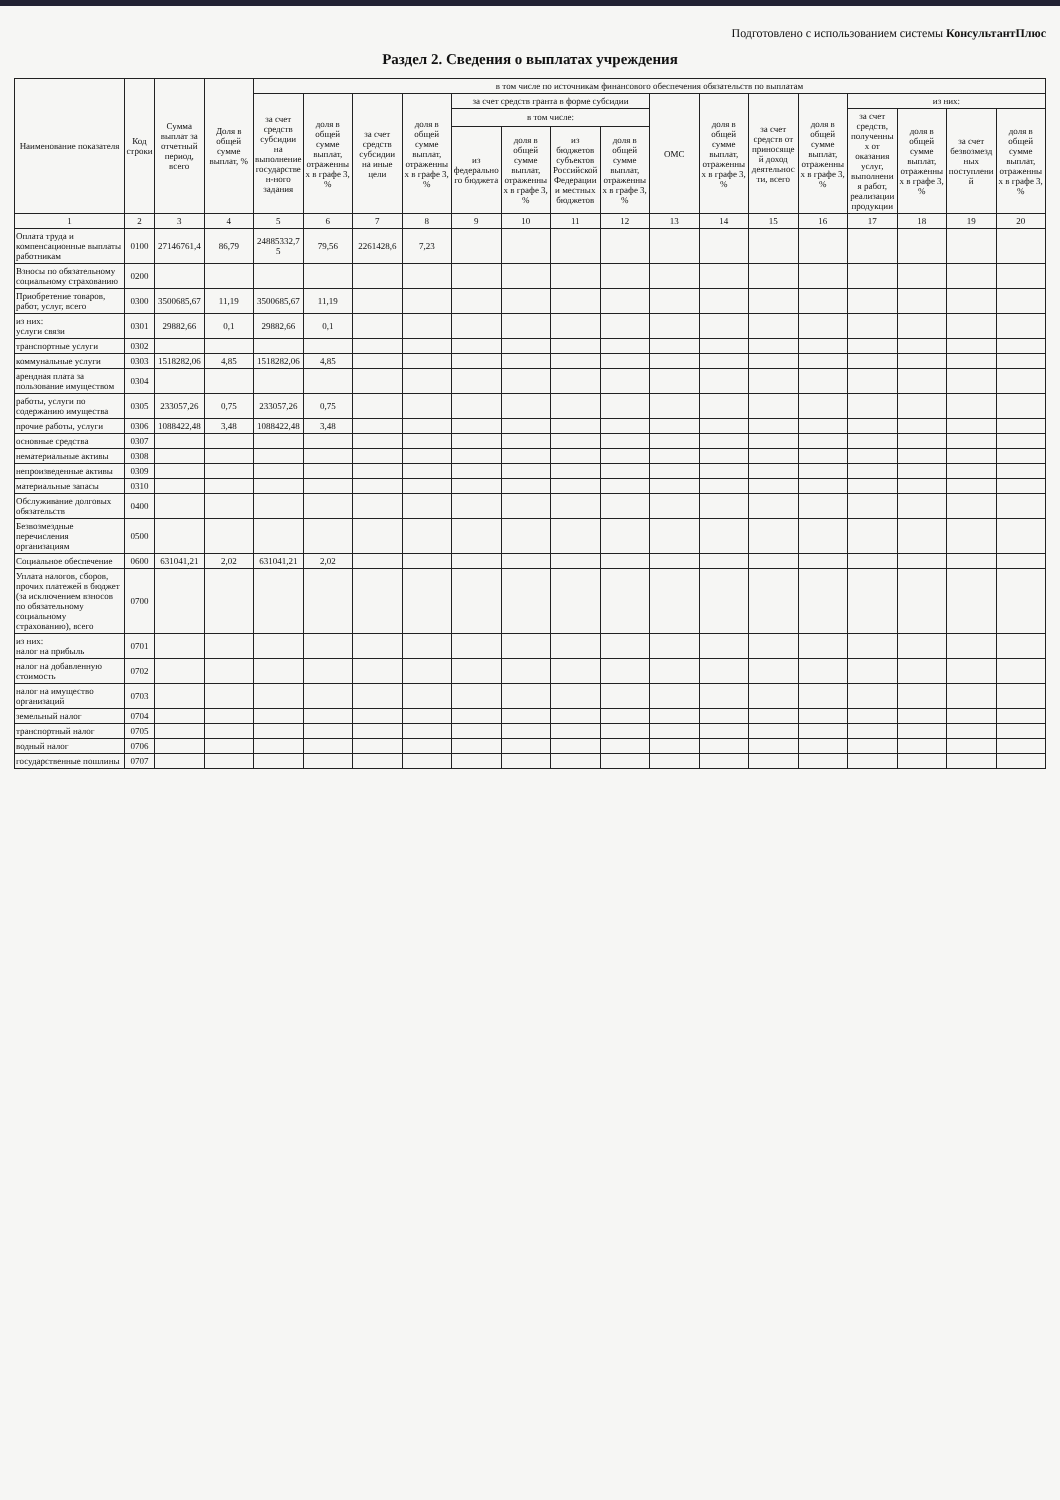Подготовлено с использованием системы КонсультантПлюс
Раздел 2. Сведения о выплатах учреждения
| Наименование показателя | Код строки | Сумма выплат за отчетный период, всего | Доля в общей сумме выплат, % | в том числе по источникам финансового обеспечения обязательств по выплатам | | | | | | | | | | | | | | | |
| --- | --- | --- | --- | --- | --- | --- | --- | --- | --- | --- | --- | --- | --- | --- | --- | --- | --- | --- | --- |
| | | | | за счет средств субсидии на выполнение государствен-ного задания | доля в общей сумме выплат, отраженных в графе 3, % | за счет средств субсидии на иные цели | доля в общей сумме выплат, отраженных в графе 3, % | за счет средств гранта в форме субсидии | | | | ОМС | доля в общей сумме выплат, отраженных в графе 3, % | за счет средств от приносящей доход деятельности, всего | доля в общей сумме выплат, отраженных в графе 3, % | из них: | | | |
| | | | | | | | | в том числе: | | | | | | | | за счет средств, полученных от оказания услуг, выполнения работ, реализации продукции | доля в общей сумме выплат, отраженных в графе 3, % | за счет безвозмездных поступлений | доля в общей сумме выплат, отраженных в графе 3, % |
| | | | | | | | | из федерального бюджета | доля в общей сумме выплат, отраженных в графе 3, % | из бюджетов субъектов Российской Федерации и местных бюджетов | доля в общей сумме выплат, отраженных в графе 3, % | | | | | | | | |
| 1 | 2 | 3 | 4 | 5 | 6 | 7 | 8 | 9 | 10 | 11 | 12 | 13 | 14 | 15 | 16 | 17 | 18 | 19 | 20 |
| Оплата труда и компенсационные выплаты работникам | 0100 | 27146761,4 | 86,79 | 24885332,75 | 79,56 | 2261428,6 | 7,23 | | | | | | | | | | | | |
| Взносы по обязательному социальному страхованию | 0200 | | | | | | | | | | | | | | | | | | |
| Приобретение товаров, работ, услуг, всего | 0300 | 3500685,67 | 11,19 | 3500685,67 | 11,19 | | | | | | | | | | | | | | |
| из них: услуги связи | 0301 | 29882,66 | 0,1 | 29882,66 | 0,1 | | | | | | | | | | | | | | |
| транспортные услуги | 0302 | | | | | | | | | | | | | | | | | | |
| коммунальные услуги | 0303 | 1518282,06 | 4,85 | 1518282,06 | 4,85 | | | | | | | | | | | | | | |
| арендная плата за пользование имуществом | 0304 | | | | | | | | | | | | | | | | | | |
| работы, услуги по содержанию имущества | 0305 | 233057,26 | 0,75 | 233057,26 | 0,75 | | | | | | | | | | | | | | |
| прочие работы, услуги | 0306 | 1088422,48 | 3,48 | 1088422,48 | 3,48 | | | | | | | | | | | | | | |
| основные средства | 0307 | | | | | | | | | | | | | | | | | | |
| нематериальные активы | 0308 | | | | | | | | | | | | | | | | | | |
| непроизведенные активы | 0309 | | | | | | | | | | | | | | | | | | |
| материальные запасы | 0310 | | | | | | | | | | | | | | | | | | |
| Обслуживание долговых обязательств | 0400 | | | | | | | | | | | | | | | | | | |
| Безвозмездные перечисления организациям | 0500 | | | | | | | | | | | | | | | | | | |
| Социальное обеспечение | 0600 | 631041,21 | 2,02 | 631041,21 | 2,02 | | | | | | | | | | | | | | |
| Уплата налогов, сборов, прочих платежей в бюджет (за исключением взносов по обязательному социальному страхованию), всего | 0700 | | | | | | | | | | | | | | | | | | |
| из них: налог на прибыль | 0701 | | | | | | | | | | | | | | | | | | |
| налог на добавленную стоимость | 0702 | | | | | | | | | | | | | | | | | | |
| налог на имущество организаций | 0703 | | | | | | | | | | | | | | | | | | |
| земельный налог | 0704 | | | | | | | | | | | | | | | | | | |
| транспортный налог | 0705 | | | | | | | | | | | | | | | | | | |
| водный налог | 0706 | | | | | | | | | | | | | | | | | | |
| государственные пошлины | 0707 | | | | | | | | | | | | | | | | | | |